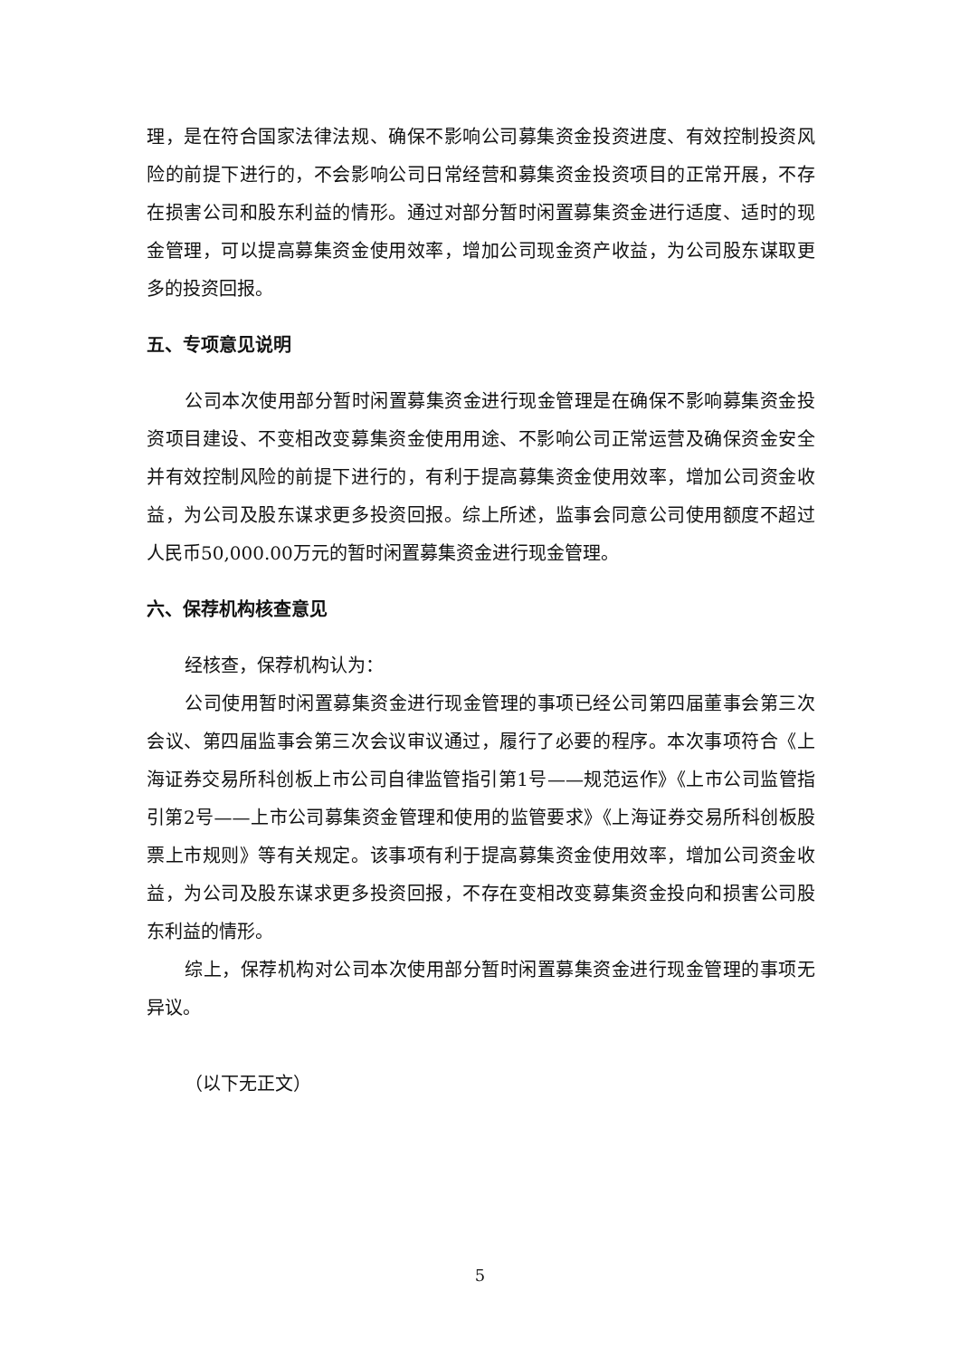理，是在符合国家法律法规、确保不影响公司募集资金投资进度、有效控制投资风险的前提下进行的，不会影响公司日常经营和募集资金投资项目的正常开展，不存在损害公司和股东利益的情形。通过对部分暂时闲置募集资金进行适度、适时的现金管理，可以提高募集资金使用效率，增加公司现金资产收益，为公司股东谋取更多的投资回报。
五、专项意见说明
公司本次使用部分暂时闲置募集资金进行现金管理是在确保不影响募集资金投资项目建设、不变相改变募集资金使用用途、不影响公司正常运营及确保资金安全并有效控制风险的前提下进行的，有利于提高募集资金使用效率，增加公司资金收益，为公司及股东谋求更多投资回报。综上所述，监事会同意公司使用额度不超过人民币50,000.00万元的暂时闲置募集资金进行现金管理。
六、保荐机构核查意见
经核查，保荐机构认为：
公司使用暂时闲置募集资金进行现金管理的事项已经公司第四届董事会第三次会议、第四届监事会第三次会议审议通过，履行了必要的程序。本次事项符合《上海证券交易所科创板上市公司自律监管指引第1号——规范运作》《上市公司监管指引第2号——上市公司募集资金管理和使用的监管要求》《上海证券交易所科创板股票上市规则》等有关规定。该事项有利于提高募集资金使用效率，增加公司资金收益，为公司及股东谋求更多投资回报，不存在变相改变募集资金投向和损害公司股东利益的情形。
综上，保荐机构对公司本次使用部分暂时闲置募集资金进行现金管理的事项无异议。
（以下无正文）
5